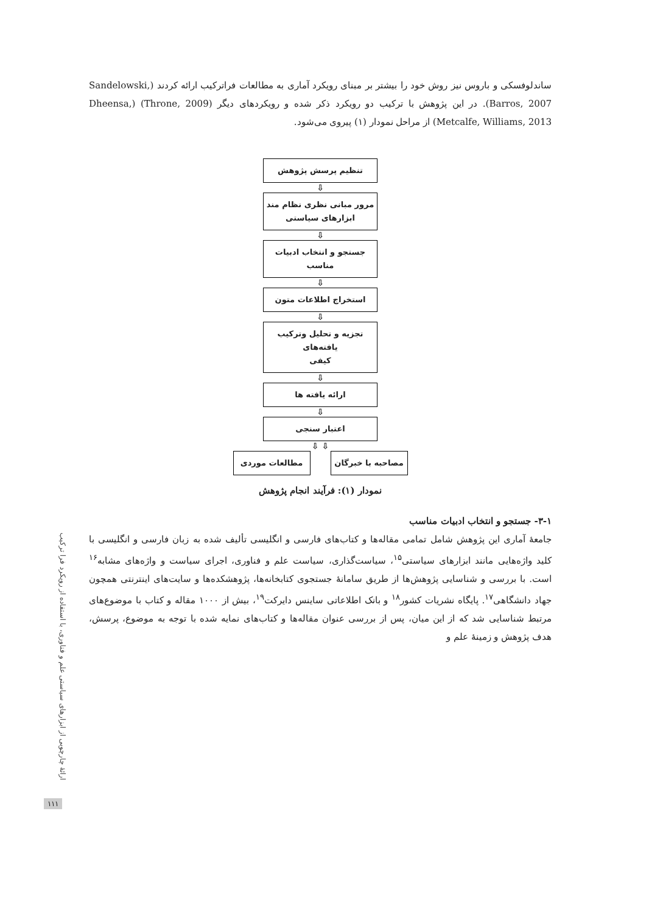ساندلوفسکی و باروس نیز روش خود را بیشتر بر مبنای رویکرد آماری به مطالعات فراترکیب ارائه کردند (Sandelowski, Barros, 2007). در این پژوهش با ترکیب دو رویکرد ذکر شده و رویکردهای دیگر (Throne, 2009) (Dheensa, Metcalfe, Williams, 2013) از مراحل نمودار (۱) پیروی می‌شود.
تنظیم پرسش پژوهش
⇩
مرور مبانی نظری نظام مند
ابزارهای سیاستی
⇩
جستجو و انتخاب ادبیات مناسب
⇩
استخراج اطلاعات متون
⇩
تجزیه و تحلیل وترکیب یافته‌های
کیفی
⇩
ارائه یافته ها
⇩
اعتبار سنجی
⇩ ⇩
مصاحبه با خبرگان مطالعات موردی
نمودار (۱): فرآیند انجام پژوهش
۳-۱- جستجو و انتخاب ادبیات مناسب
جامعهٔ آماری این پژوهش شامل تمامی مقاله‌ها و کتاب‌های فارسی و انگلیسی تألیف شده به زبان فارسی و انگلیسی با کلید واژه‌هایی مانند ابزارهای سیاستی<sup>۱۵</sup>، سیاست‌گذاری، سیاست علم و فناوری، اجرای سیاست و واژه‌های مشابه<sup>۱۶</sup> است. با بررسی و شناسایی پژوهش‌ها از طریق سامانهٔ جستجوی کتابخانه‌ها، پژوهشکده‌ها و سایت‌های اینترنتی همچون جهاد دانشگاهی<sup>۱۷</sup>. پایگاه نشریات کشور<sup>۱۸</sup> و بانک اطلاعاتی ساینس دایرکت<sup>۱۹</sup>، بیش از ۱۰۰۰ مقاله و کتاب با موضوع‌های مرتبط شناسایی شد که از این میان، پس از بررسی عنوان مقاله‌ها و کتاب‌های نمایه شده با توجه به موضوع، پرسش، هدف پژوهش و زمینهٔ علم و
ارائهٔ چارچوبی از ابزارهای سیاستی علم و فناوری، با استفاده از رویکرد فرا ترکیب
۱۱۱